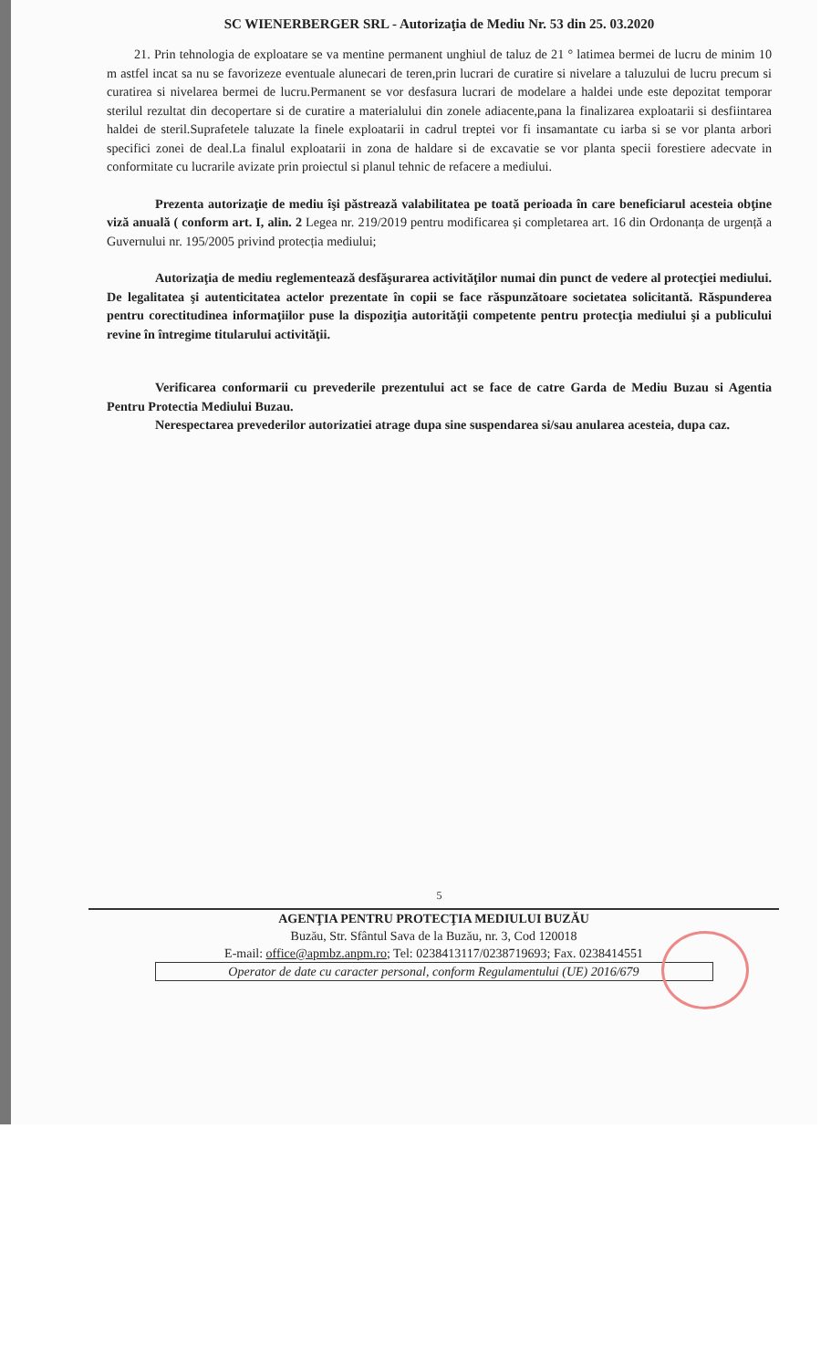SC WIENERBERGER SRL - Autorizaţia de Mediu Nr. 53 din 25. 03.2020
21. Prin tehnologia de exploatare se va mentine permanent unghiul de taluz de 21 ° latimea bermei de lucru de minim 10 m astfel incat sa nu se favorizeze eventuale alunecari de teren,prin lucrari de curatire si nivelare a taluzului de lucru precum si curatirea si nivelarea bermei de lucru.Permanent se vor desfasura lucrari de modelare a haldei unde este depozitat temporar sterilul rezultat din decopertare si de curatire a materialului din zonele adiacente,pana la finalizarea exploatarii si desfiintarea haldei de steril.Suprafetele taluzate la finele exploatarii in cadrul treptei vor fi insamantate cu iarba si se vor planta arbori specifici zonei de deal.La finalul exploatarii in zona de haldare si de excavatie se vor planta specii forestiere adecvate in conformitate cu lucrarile avizate prin proiectul si planul tehnic de refacere a mediului.
Prezenta autorizaţie de mediu îşi păstrează valabilitatea pe toată perioada în care beneficiarul acesteia obţine viză anuală ( conform art. I, alin. 2 Legea nr. 219/2019 pentru modificarea și completarea art. 16 din Ordonanța de urgență a Guvernului nr. 195/2005 privind protecția mediului;
Autorizaţia de mediu reglementează desfăşurarea activităţilor numai din punct de vedere al protecţiei mediului. De legalitatea şi autenticitatea actelor prezentate în copii se face răspunzătoare societatea solicitantă. Răspunderea pentru corectitudinea informaţiilor puse la dispoziţia autorităţii competente pentru protecţia mediului şi a publicului revine în întregime titularului activităţii.
Verificarea conformarii cu prevederile prezentului act se face de catre Garda de Mediu Buzau si Agentia Pentru Protectia Mediului Buzau.
Nerespectarea prevederilor autorizatiei atrage dupa sine suspendarea si/sau anularea acesteia, dupa caz.
5
AGENŢIA PENTRU PROTECŢIA MEDIULUI BUZĂU
Buzău, Str. Sfântul Sava de la Buzău, nr. 3, Cod 120018
E-mail: office@apmbz.anpm.ro; Tel: 0238413117/0238719693; Fax. 0238414551
Operator de date cu caracter personal, conform Regulamentului (UE) 2016/679